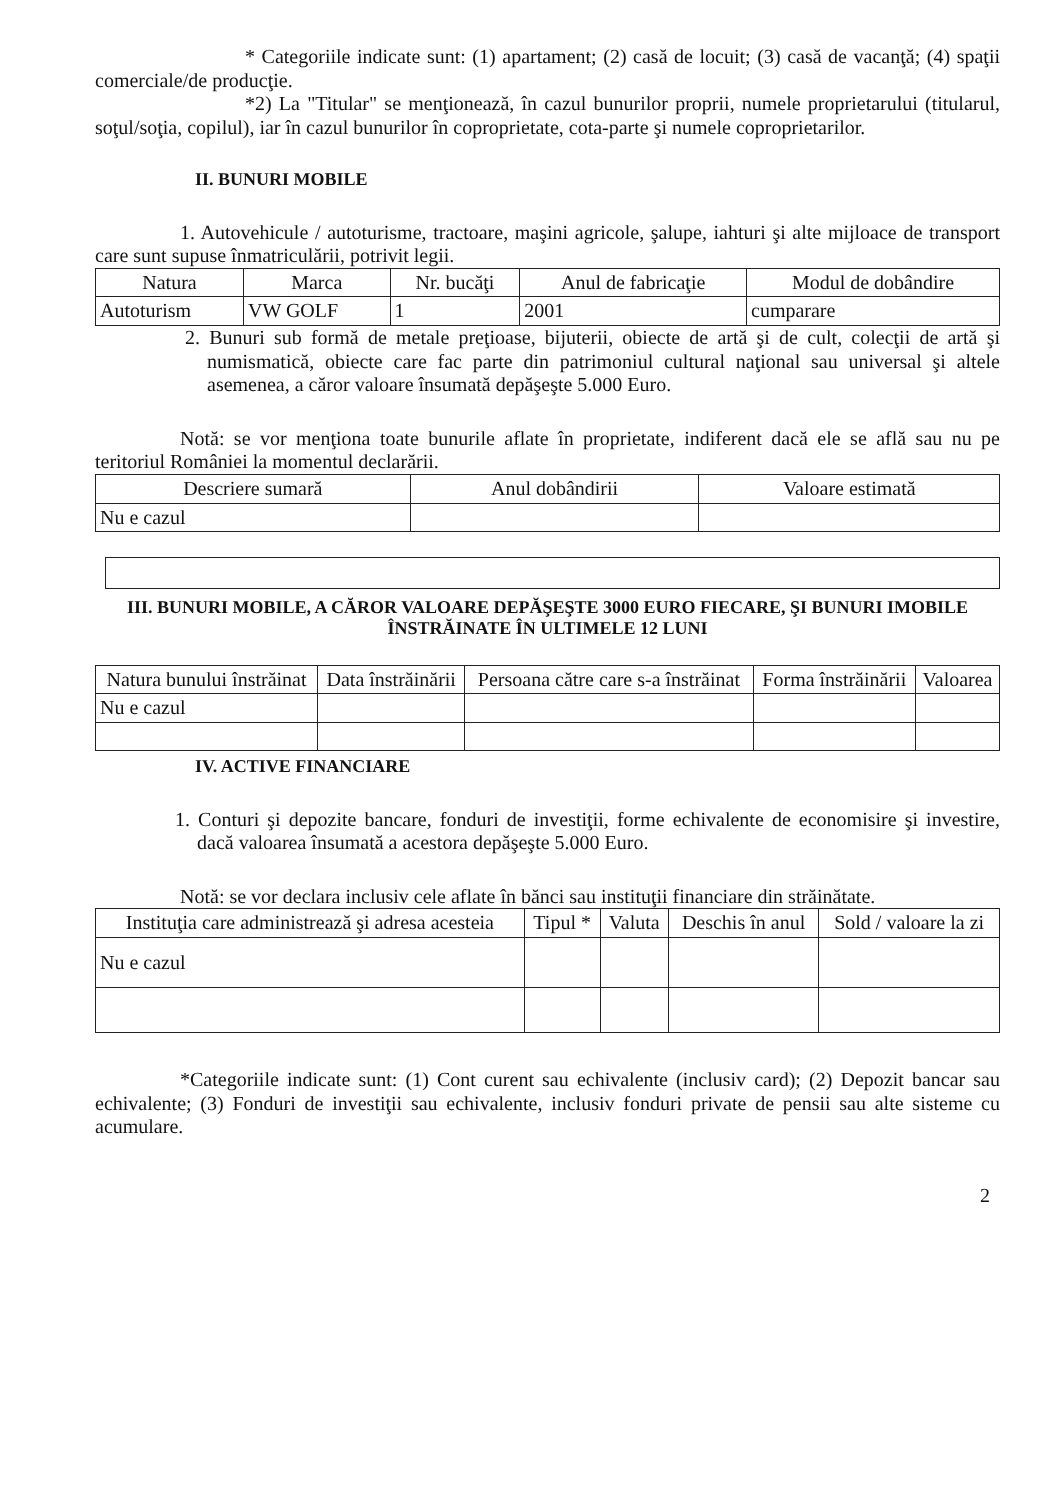* Categoriile indicate sunt: (1) apartament; (2) casă de locuit; (3) casă de vacanţă; (4) spaţii comerciale/de producţie.
*2) La "Titular" se menţionează, în cazul bunurilor proprii, numele proprietarului (titularul, soţul/soţia, copilul), iar în cazul bunurilor în coproprietate, cota-parte şi numele coproprietarilor.
II. BUNURI MOBILE
1. Autovehicule / autoturisme, tractoare, maşini agricole, şalupe, iahturi şi alte mijloace de transport care sunt supuse înmatriculării, potrivit legii.
| Natura | Marca | Nr. bucăţi | Anul de fabricaţie | Modul de dobândire |
| --- | --- | --- | --- | --- |
| Autoturism | VW GOLF | 1 | 2001 | cumparare |
2. Bunuri sub formă de metale preţioase, bijuterii, obiecte de artă şi de cult, colecţii de artă şi numismatică, obiecte care fac parte din patrimoniul cultural naţional sau universal şi altele asemenea, a căror valoare însumată depăşeşte 5.000 Euro.
Notă: se vor menţiona toate bunurile aflate în proprietate, indiferent dacă ele se află sau nu pe teritoriul României la momentul declarării.
| Descriere sumară | Anul dobândirii | Valoare estimată |
| --- | --- | --- |
| Nu e cazul | | |
III. BUNURI MOBILE, A CĂROR VALOARE DEPĂŞEŞTE 3000 EURO FIECARE, ŞI BUNURI IMOBILE ÎNSTRĂINATE ÎN ULTIMELE 12 LUNI
| Natura bunului înstrăinat | Data înstrăinării | Persoana către care s-a înstrăinat | Forma înstrăinării | Valoarea |
| --- | --- | --- | --- | --- |
| Nu e cazul | | | | |
IV. ACTIVE FINANCIARE
1. Conturi şi depozite bancare, fonduri de investiţii, forme echivalente de economisire şi investire, dacă valoarea însumată a acestora depăşeşte 5.000 Euro.
Notă: se vor declara inclusiv cele aflate în bănci sau instituţii financiare din străinătate.
| Instituţia care administrează şi adresa acesteia | Tipul * | Valuta | Deschis în anul | Sold / valoare la zi |
| --- | --- | --- | --- | --- |
| Nu e cazul | | | | |
*Categoriile indicate sunt: (1) Cont curent sau echivalente (inclusiv card); (2) Depozit bancar sau echivalente; (3) Fonduri de investiţii sau echivalente, inclusiv fonduri private de pensii sau alte sisteme cu acumulare.
2